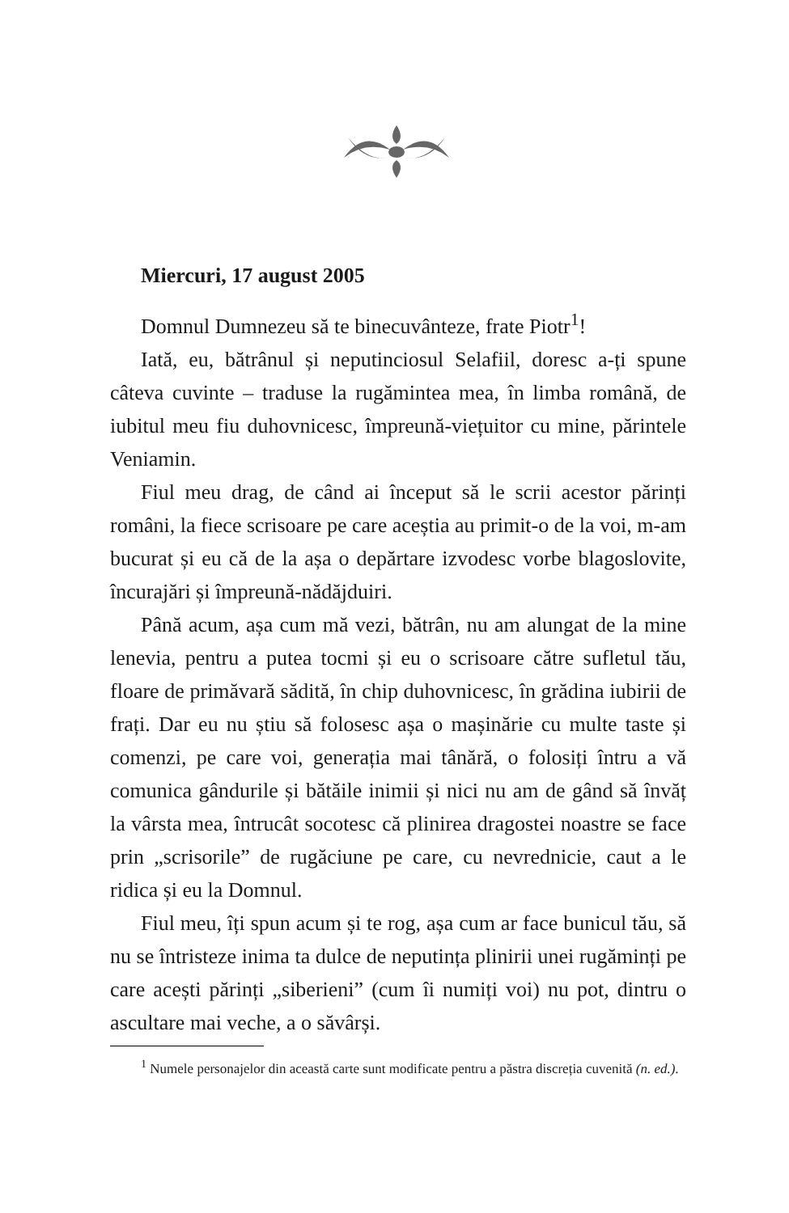Miercuri, 17 august 2005
Domnul Dumnezeu să te binecuvânteze, frate Piotr<sup>1</sup>!
Iată, eu, bătrânul și neputinciosul Selafiil, doresc a-ți spune câteva cuvinte – traduse la rugămintea mea, în limba română, de iubitul meu fiu duhovnicesc, împreună-viețuitor cu mine, părintele Veniamin.
Fiul meu drag, de când ai început să le scrii acestor părinți români, la fiece scrisoare pe care aceștia au primit-o de la voi, m-am bucurat și eu că de la așa o depărtare izvodesc vorbe blagoslovite, încurajări și împreună-nădăjduiri.
Până acum, așa cum mă vezi, bătrân, nu am alungat de la mine lenevia, pentru a putea tocmi și eu o scrisoare către sufletul tău, floare de primăvară sădită, în chip duhovnicesc, în grădina iubirii de frați. Dar eu nu știu să folosesc așa o mașinărie cu multe taste și comenzi, pe care voi, generația mai tânără, o folosiți întru a vă comunica gândurile și bătăile inimii și nici nu am de gând să învăț la vârsta mea, întrucât socotesc că plinirea dragostei noastre se face prin „scrisorile” de rugăciune pe care, cu nevrednicie, caut a le ridica și eu la Domnul.
Fiul meu, îți spun acum și te rog, așa cum ar face bunicul tău, să nu se întristeze inima ta dulce de neputința plinirii unei rugăminți pe care acești părinți „siberieni” (cum îi numiți voi) nu pot, dintru o ascultare mai veche, a o săvârși.
<sup>1</sup> Numele personajelor din această carte sunt modificate pentru a păstra discreția cuvenită (n. ed.).